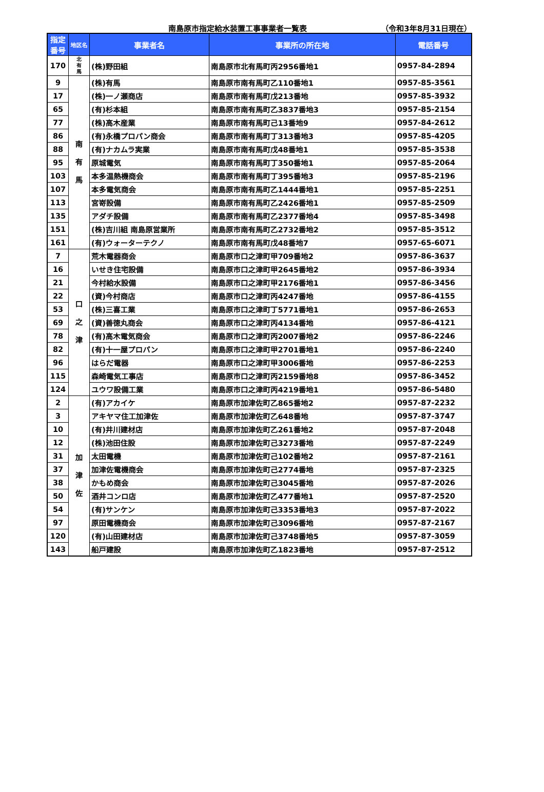南島原市指定給水装置工事事業者一覧表 （令和3年8月31日現在）
| 指定 番号 | 地区名 | 事業者名 | 事業所の所在地 | 電話番号 |
| --- | --- | --- | --- | --- |
| 170 | 北 有 馬 | (株)野田組 | 南島原市北有馬町丙2956番地1 | 0957-84-2894 |
| 9 | 南 有 馬 | (株)有馬 | 南島原市南有馬町乙110番地1 | 0957-85-3561 |
| 17 | | (株)一ノ瀬商店 | 南島原市南有馬町戊213番地 | 0957-85-3932 |
| 65 | | (有)杉本組 | 南島原市南有馬町乙3837番地3 | 0957-85-2154 |
| 77 | | (株)高木産業 | 南島原市南有馬町己13番地9 | 0957-84-2612 |
| 86 | | (有)永橋プロパン商会 | 南島原市南有馬町丁313番地3 | 0957-85-4205 |
| 88 | | (有)ナカムラ実業 | 南島原市南有馬町戊48番地1 | 0957-85-3538 |
| 95 | | 原城電気 | 南島原市南有馬町丁350番地1 | 0957-85-2064 |
| 103 | | 本多温熱機商会 | 南島原市南有馬町丁395番地3 | 0957-85-2196 |
| 107 | | 本多電気商会 | 南島原市南有馬町乙1444番地1 | 0957-85-2251 |
| 113 | | 宮嵜設備 | 南島原市南有馬町乙2426番地1 | 0957-85-2509 |
| 135 | | アダチ設備 | 南島原市南有馬町乙2377番地4 | 0957-85-3498 |
| 151 | | (株)吉川組 南島原営業所 | 南島原市南有馬町乙2732番地2 | 0957-85-3512 |
| 161 | | (有)ウォーターテクノ | 南島原市南有馬町戊48番地7 | 0957-65-6071 |
| 7 | 口 之 津 | 荒木電器商会 | 南島原市口之津町甲709番地2 | 0957-86-3637 |
| 16 | | いせき住宅設備 | 南島原市口之津町甲2645番地2 | 0957-86-3934 |
| 21 | | 今村給水設備 | 南島原市口之津町甲2176番地1 | 0957-86-3456 |
| 22 | | (資)今村商店 | 南島原市口之津町丙4247番地 | 0957-86-4155 |
| 53 | | (株)三喜工業 | 南島原市口之津町丁5771番地1 | 0957-86-2653 |
| 69 | | (資)善徳丸商会 | 南島原市口之津町丙4134番地 | 0957-86-4121 |
| 78 | | (有)高木電気商会 | 南島原市口之津町丙2007番地2 | 0957-86-2246 |
| 82 | | (有)十一屋プロパン | 南島原市口之津町甲2701番地1 | 0957-86-2240 |
| 96 | | はらだ電器 | 南島原市口之津町甲3006番地 | 0957-86-2253 |
| 115 | | 森崎電気工事店 | 南島原市口之津町丙2159番地8 | 0957-86-3452 |
| 124 | | ユウワ設備工業 | 南島原市口之津町丙4219番地1 | 0957-86-5480 |
| 2 | 加 津 佐 | (有)アカイケ | 南島原市加津佐町乙865番地2 | 0957-87-2232 |
| 3 | | アキヤマ住工加津佐 | 南島原市加津佐町乙648番地 | 0957-87-3747 |
| 10 | | (有)井川建材店 | 南島原市加津佐町乙261番地2 | 0957-87-2048 |
| 12 | | (株)池田住設 | 南島原市加津佐町己3273番地 | 0957-87-2249 |
| 31 | | 太田電機 | 南島原市加津佐町己102番地2 | 0957-87-2161 |
| 37 | | 加津佐電機商会 | 南島原市加津佐町己2774番地 | 0957-87-2325 |
| 38 | | かもめ商会 | 南島原市加津佐町己3045番地 | 0957-87-2026 |
| 50 | | 酒井コンロ店 | 南島原市加津佐町乙477番地1 | 0957-87-2520 |
| 54 | | (有)サンケン | 南島原市加津佐町己3353番地3 | 0957-87-2022 |
| 97 | | 原田電機商会 | 南島原市加津佐町己3096番地 | 0957-87-2167 |
| 120 | | (有)山田建材店 | 南島原市加津佐町己3748番地5 | 0957-87-3059 |
| 143 | | 船戸建設 | 南島原市加津佐町乙1823番地 | 0957-87-2512 |